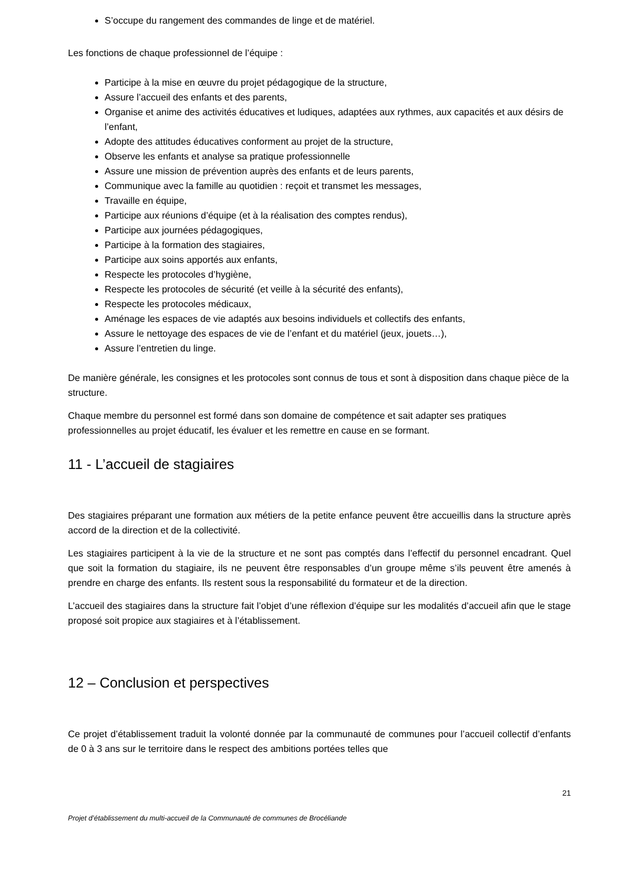S’occupe du rangement des commandes de linge et de matériel.
Les fonctions de chaque professionnel de l’équipe :
Participe à la mise en œuvre du projet pédagogique de la structure,
Assure l’accueil des enfants et des parents,
Organise et anime des activités éducatives et ludiques, adaptées aux rythmes, aux capacités et aux désirs de l’enfant,
Adopte des attitudes éducatives conforment au projet de la structure,
Observe les enfants et analyse sa pratique professionnelle
Assure une mission de prévention auprès des enfants et de leurs parents,
Communique avec la famille au quotidien : reçoit et transmet les messages,
Travaille en équipe,
Participe aux réunions d’équipe (et à la réalisation des comptes rendus),
Participe aux journées pédagogiques,
Participe à la formation des stagiaires,
Participe aux soins apportés aux enfants,
Respecte les protocoles d’hygiène,
Respecte les protocoles de sécurité (et veille à la sécurité des enfants),
Respecte les protocoles médicaux,
Aménage les espaces de vie adaptés aux besoins individuels et collectifs des enfants,
Assure le nettoyage des espaces de vie de l’enfant et du matériel (jeux, jouets…),
Assure l’entretien du linge.
De manière générale, les consignes et les protocoles sont connus de tous et sont à disposition dans chaque pièce de la structure.
Chaque membre du personnel est formé dans son domaine de compétence et sait adapter ses pratiques professionnelles au projet éducatif, les évaluer et les remettre en cause en se formant.
11 - L’accueil de stagiaires
Des stagiaires préparant une formation aux métiers de la petite enfance peuvent être accueillis dans la structure après accord de la direction et de la collectivité.
Les stagiaires participent à la vie de la structure et ne sont pas comptés dans l’effectif du personnel encadrant. Quel que soit la formation du stagiaire, ils ne peuvent être responsables d’un groupe même s’ils peuvent être amenés à prendre en charge des enfants. Ils restent sous la responsabilité du formateur et de la direction.
L’accueil des stagiaires dans la structure fait l’objet d’une réflexion d’équipe sur les modalités d’accueil afin que le stage proposé soit propice aux stagiaires et à l’établissement.
12 – Conclusion et perspectives
Ce projet d’établissement traduit la volonté donnée par la communauté de communes pour l’accueil collectif d’enfants de 0 à 3 ans sur le territoire dans le respect des ambitions portées telles que
21
Projet d’établissement du multi-accueil de la Communauté de communes de Brocéliande